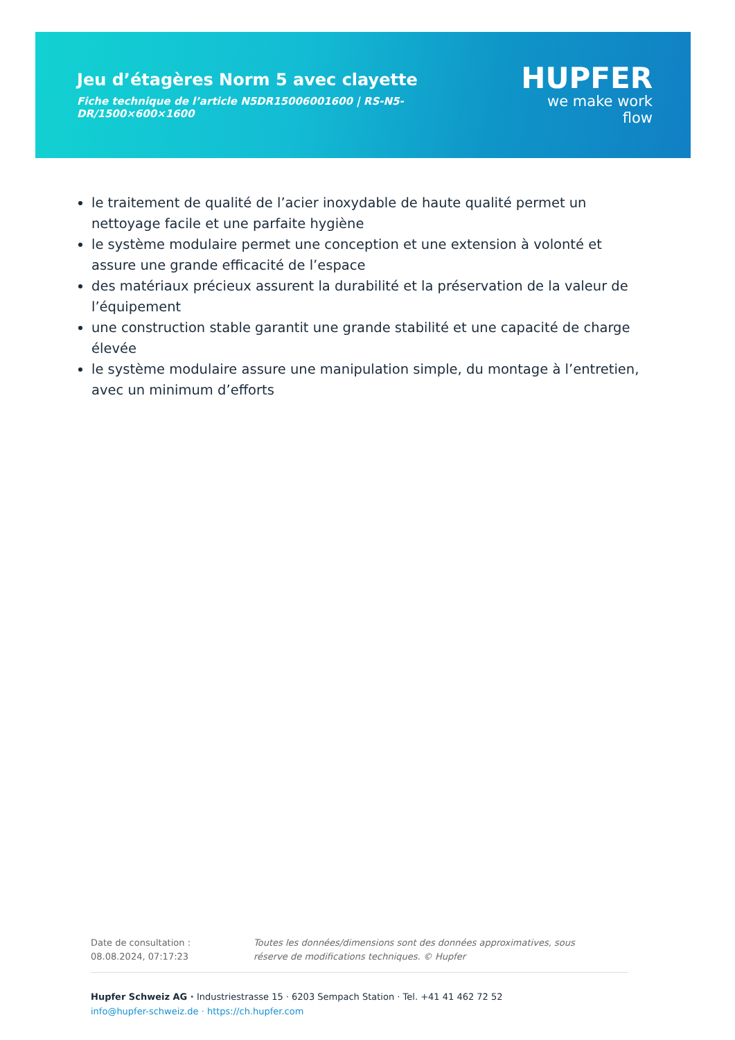Jeu d’étagères Norm 5 avec clayette
Fiche technique de l’article N5DR15006001600 | RS-N5-DR/1500×600×1600
HUPFER
we make work flow
le traitement de qualité de l’acier inoxydable de haute qualité permet un nettoyage facile et une parfaite hygiène
le système modulaire permet une conception et une extension à volonté et assure une grande efficacité de l’espace
des matériaux précieux assurent la durabilité et la préservation de la valeur de l’équipement
une construction stable garantit une grande stabilité et une capacité de charge élevée
le système modulaire assure une manipulation simple, du montage à l’entretien, avec un minimum d’efforts
Date de consultation : 08.08.2024, 07:17:23
Toutes les données/dimensions sont des données approximatives, sous réserve de modifications techniques. © Hupfer
Hupfer Schweiz AG · Industriestrasse 15 · 6203 Sempach Station · Tel. +41 41 462 72 52
info@hupfer-schweiz.de · https://ch.hupfer.com